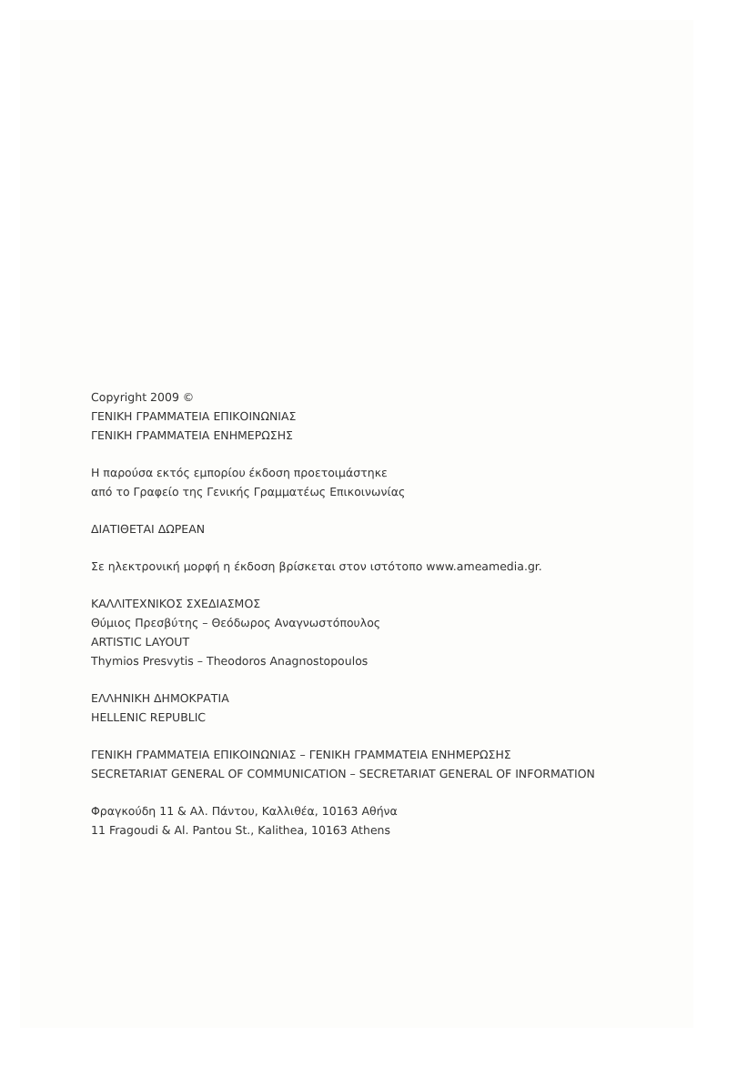Copyright 2009 ©
ΓΕΝΙΚΗ ΓΡΑΜΜΑΤΕΙΑ ΕΠΙΚΟΙΝΩΝΙΑΣ
ΓΕΝΙΚΗ ΓΡΑΜΜΑΤΕΙΑ ΕΝΗΜΕΡΩΣΗΣ
Η παρούσα εκτός εμπορίου έκδοση προετοιμάστηκε
από το Γραφείο της Γενικής Γραμματέως Επικοινωνίας
ΔΙΑΤΙΘΕΤΑΙ ΔΩΡΕΑΝ
Σε ηλεκτρονική μορφή η έκδοση βρίσκεται στον ιστότοπο www.ameamedia.gr.
ΚΑΛΛΙΤΕΧΝΙΚΟΣ ΣΧΕΔΙΑΣΜΟΣ
Θύμιος Πρεσβύτης – Θεόδωρος Αναγνωστόπουλος
ARTISTIC LAYOUT
Thymios Presvytis – Theodoros Anagnostopoulos
ΕΛΛΗΝΙΚΗ ΔΗΜΟΚΡΑΤΙΑ
HELLENIC REPUBLIC
ΓΕΝΙΚΗ ΓΡΑΜΜΑΤΕΙΑ ΕΠΙΚΟΙΝΩΝΙΑΣ – ΓΕΝΙΚΗ ΓΡΑΜΜΑΤΕΙΑ ΕΝΗΜΕΡΩΣΗΣ
SECRETARIAT GENERAL OF COMMUNICATION – SECRETARIAT GENERAL OF INFORMATION
Φραγκούδη 11 & Αλ. Πάντου, Καλλιθέα, 10163 Αθήνα
11 Fragoudi & Al. Pantou St., Kalithea, 10163 Athens